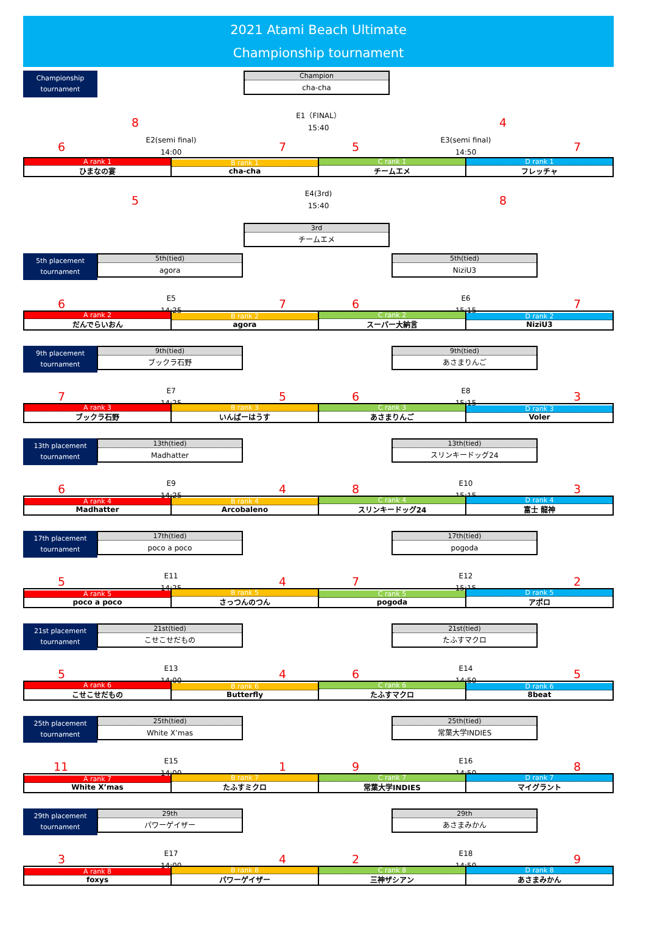2021 Atami Beach Ultimate
Championship tournament
Championship
tournament
Champion
cha-cha
E1（FINAL）
15:40
8 4
E2(semi final)
14:00
E3(semi final)
14:50
6 7 5 7
| A rank 1 ひまなの宴 | B rank 1 cha-cha | C rank 1 チームエメ | D rank 1 フレッチャ |
E4(3rd)
15:40
5 8
3rd
チームエメ
5th placement
tournament
5th(tied)
agora
5th(tied)
NiziU3
E5
14:25
E6
15:15
6 7 6 7
| A rank 2 だんでらいおん | B rank 2 agora | C rank 2 スーパー大納言 | D rank 2 NiziU3 |
9th placement
tournament
9th(tied)
ブックラ石野
9th(tied)
あさまりんご
E7
14:25
E8
15:15
7 5 6 3
| A rank 3 ブックラ石野 | B rank 3 いんばーはうす | C rank 3 あさまりんご | D rank 3 Voler |
13th placement
tournament
13th(tied)
Madhatter
13th(tied)
スリンキードッグ24
E9
14:25
E10
15:15
6 4 8 3
| A rank 4 Madhatter | B rank 4 Arcobaleno | C rank 4 スリンキードッグ24 | D rank 4 富士 龍神 |
17th placement
tournament
17th(tied)
poco a poco
17th(tied)
pogoda
E11
14:25
E12
15:15
5 4 7 2
| A rank 5 poco a poco | B rank 5 さっつんのつん | C rank 5 pogoda | D rank 5 アポロ |
21st placement
tournament
21st(tied)
こせこせだもの
21st(tied)
たふすマクロ
E13
14:00
E14
14:50
5 4 6 5
| A rank 6 こせこせだもの | B rank 6 Butterfly | C rank 6 たふすマクロ | D rank 6 8beat |
25th placement
tournament
25th(tied)
White X’mas
25th(tied)
常葉大学INDIES
E15
14:00
E16
14:50
11 1 9 8
| A rank 7 White X’mas | B rank 7 たふすミクロ | C rank 7 常葉大学INDIES | D rank 7 マイグラント |
29th placement
tournament
29th
パワーゲイザー
29th
あさまみかん
E17
14:00
E18
14:50
3 4 2 9
| A rank 8 foxys | B rank 8 パワーゲイザー | C rank 8 三神ザシアン | D rank 8 あさまみかん |